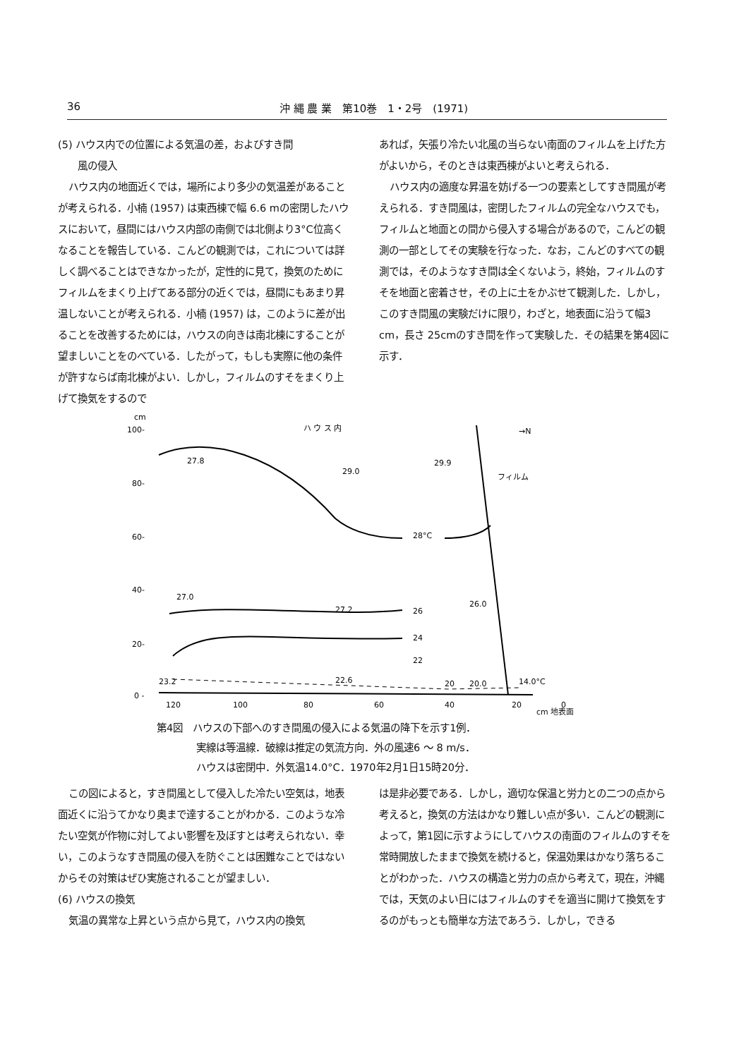36 沖 縄 農 業　第10巻　1・2号　(1971)
(5) ハウス内での位置による気温の差，およびすき間
　　風の侵入
ハウス内の地面近くでは，場所により多少の気温差があることが考えられる．小楠 (1957) は東西棟で幅 6.6 mの密閉したハウスにおいて，昼間にはハウス内部の南側では北側より3°C位高くなることを報告している．こんどの観測では，これについては詳しく調べることはできなかったが，定性的に見て，換気のためにフィルムをまくり上げてある部分の近くでは，昼間にもあまり昇温しないことが考えられる．小楠 (1957) は，このように差が出ることを改善するためには，ハウスの向きは南北棟にすることが望ましいことをのべている．したがって，もしも実際に他の条件が許すならば南北棟がよい．しかし，フィルムのすそをまくり上げて換気をするので
あれば，矢張り冷たい北風の当らない南面のフィルムを上げた方がよいから，そのときは東西棟がよいと考えられる．
ハウス内の適度な昇温を妨げる一つの要素としてすき間風が考えられる．すき間風は，密閉したフィルムの完全なハウスでも，フィルムと地面との間から侵入する場合があるので，こんどの観測の一部としてその実験を行なった．なお，こんどのすべての観測では，そのようなすき間は全くないよう，終始，フィルムのすそを地面と密着させ，その上に土をかぶせて観測した．しかし，このすき間風の実験だけに限り，わざと，地表面に沿うて幅3 cm，長さ 25cmのすき間を作って実験した．その結果を第4図に示す．
cm
100-
80-
60-
40-
20-
0 -
ハ ウ ス 内
→N
フィルム
28°C
26
24
22
20
27.8
29.0
29.9
27.0
27.2
26.0
23.2
22.6
20.0
14.0°C
120
100
80
60
40
20
0
cm 地表面
第4図　ハウスの下部へのすき間風の侵入による気温の降下を示す1例．
　　　　実線は等温線．破線は推定の気流方向．外の風速6 ～ 8 m/s．
　　　　ハウスは密閉中．外気温14.0°C．1970年2月1日15時20分．
この図によると，すき間風として侵入した冷たい空気は，地表面近くに沿うてかなり奥まで達することがわかる．このような冷たい空気が作物に対してよい影響を及ぼすとは考えられない．幸い，このようなすき間風の侵入を防ぐことは困難なことではないからその対策はぜひ実施されることが望ましい．
(6) ハウスの換気
気温の異常な上昇という点から見て，ハウス内の換気
は是非必要である．しかし，適切な保温と労力との二つの点から考えると，換気の方法はかなり難しい点が多い．こんどの観測によって，第1図に示すようにしてハウスの南面のフィルムのすそを常時開放したままで換気を続けると，保温効果はかなり落ちることがわかった．ハウスの構造と労力の点から考えて，現在，沖縄では，天気のよい日にはフィルムのすそを適当に開けて換気をするのがもっとも簡単な方法であろう．しかし，できる